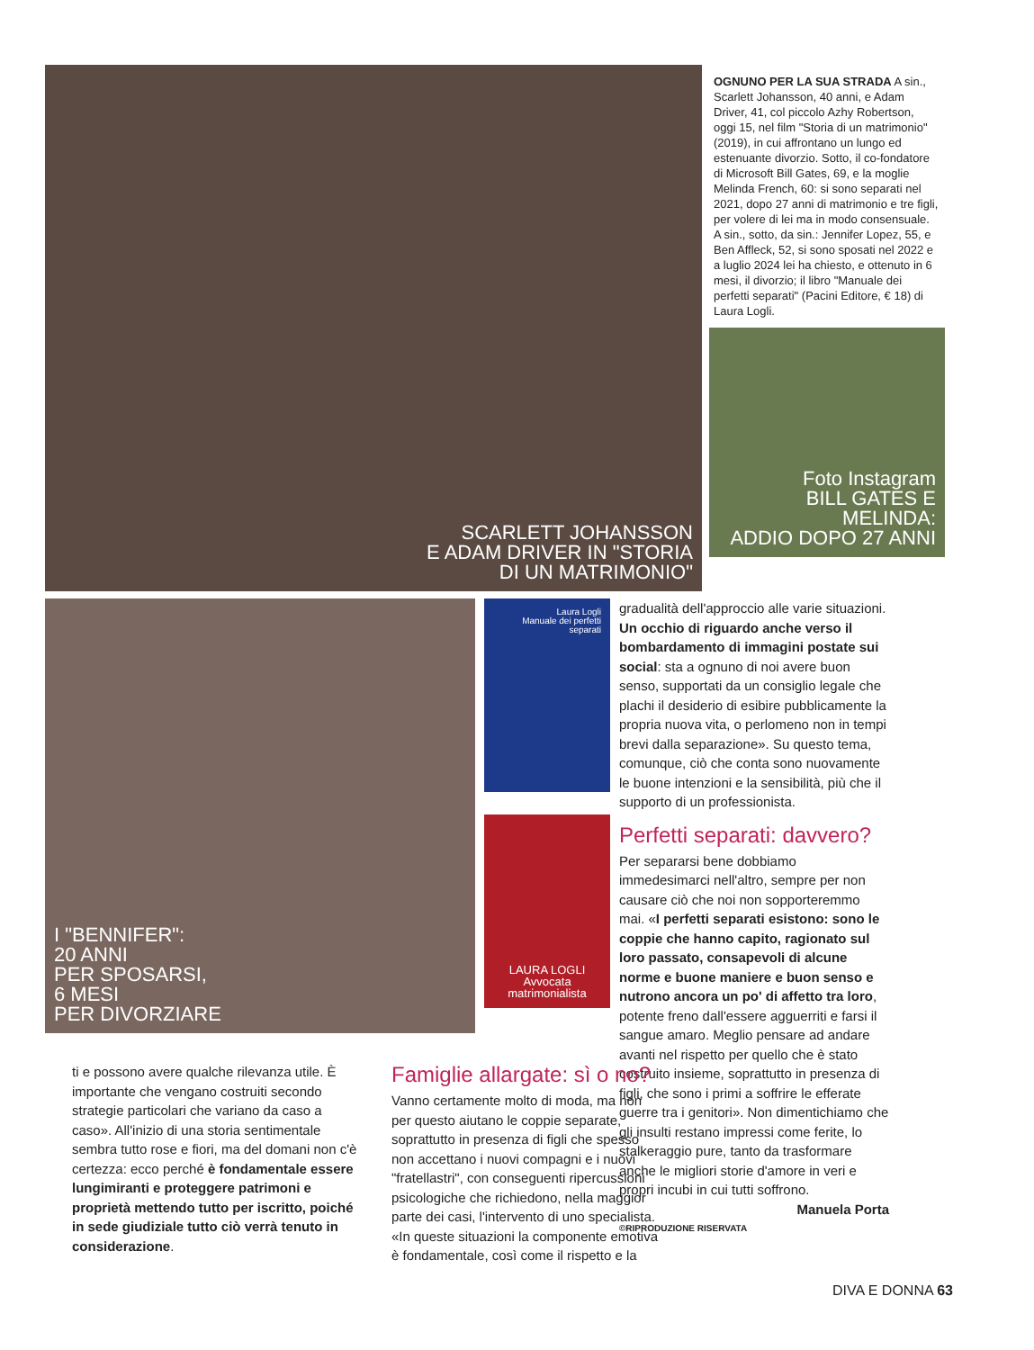SCARLETT JOHANSSON
E ADAM DRIVER IN "STORIA
DI UN MATRIMONIO"
OGNUNO PER LA SUA STRADA A sin., Scarlett Johansson, 40 anni, e Adam Driver, 41, col piccolo Azhy Robertson, oggi 15, nel film "Storia di un matrimonio" (2019), in cui affrontano un lungo ed estenuante divorzio. Sotto, il co-fondatore di Microsoft Bill Gates, 69, e la moglie Melinda French, 60: si sono separati nel 2021, dopo 27 anni di matrimonio e tre figli, per volere di lei ma in modo consensuale. A sin., sotto, da sin.: Jennifer Lopez, 55, e Ben Affleck, 52, si sono sposati nel 2022 e a luglio 2024 lei ha chiesto, e ottenuto in 6 mesi, il divorzio; il libro "Manuale dei perfetti separati" (Pacini Editore, € 18) di Laura Logli.
Foto Instagram
BILL GATES E MELINDA:
ADDIO DOPO 27 ANNI
I "BENNIFER":
20 ANNI
PER SPOSARSI,
6 MESI
PER DIVORZIARE
Laura Logli
Manuale dei perfetti separati
LAURA LOGLI
Avvocata matrimonialista
gradualità dell'approccio alle varie situazioni. Un occhio di riguardo anche verso il bombardamento di immagini postate sui social: sta a ognuno di noi avere buon senso, supportati da un consiglio legale che plachi il desiderio di esibire pubblicamente la propria nuova vita, o perlomeno non in tempi brevi dalla separazione». Su questo tema, comunque, ciò che conta sono nuovamente le buone intenzioni e la sensibilità, più che il supporto di un professionista.
Perfetti separati: davvero?
Per separarsi bene dobbiamo immedesimarci nell'altro, sempre per non causare ciò che noi non sopporteremmo mai. «I perfetti separati esistono: sono le coppie che hanno capito, ragionato sul loro passato, consapevoli di alcune norme e buone maniere e buon senso e nutrono ancora un po' di affetto tra loro, potente freno dall'essere agguerriti e farsi il sangue amaro. Meglio pensare ad andare avanti nel rispetto per quello che è stato costruito insieme, soprattutto in presenza di figli, che sono i primi a soffrire le efferate guerre tra i genitori». Non dimentichiamo che gli insulti restano impressi come ferite, lo stalkeraggio pure, tanto da trasformare anche le migliori storie d'amore in veri e propri incubi in cui tutti soffrono.
Manuela Porta
©RIPRODUZIONE RISERVATA
ti e possono avere qualche rilevanza utile. È importante che vengano costruiti secondo strategie particolari che variano da caso a caso». All'inizio di una storia sentimentale sembra tutto rose e fiori, ma del domani non c'è certezza: ecco perché è fondamentale essere lungimiranti e proteggere patrimoni e proprietà mettendo tutto per iscritto, poiché in sede giudiziale tutto ciò verrà tenuto in considerazione.
Famiglie allargate: sì o no?
Vanno certamente molto di moda, ma non per questo aiutano le coppie separate, soprattutto in presenza di figli che spesso non accettano i nuovi compagni e i nuovi "fratellastri", con conseguenti ripercussioni psicologiche che richiedono, nella maggior parte dei casi, l'intervento di uno specialista. «In queste situazioni la componente emotiva è fondamentale, così come il rispetto e la
DIVA E DONNA 63